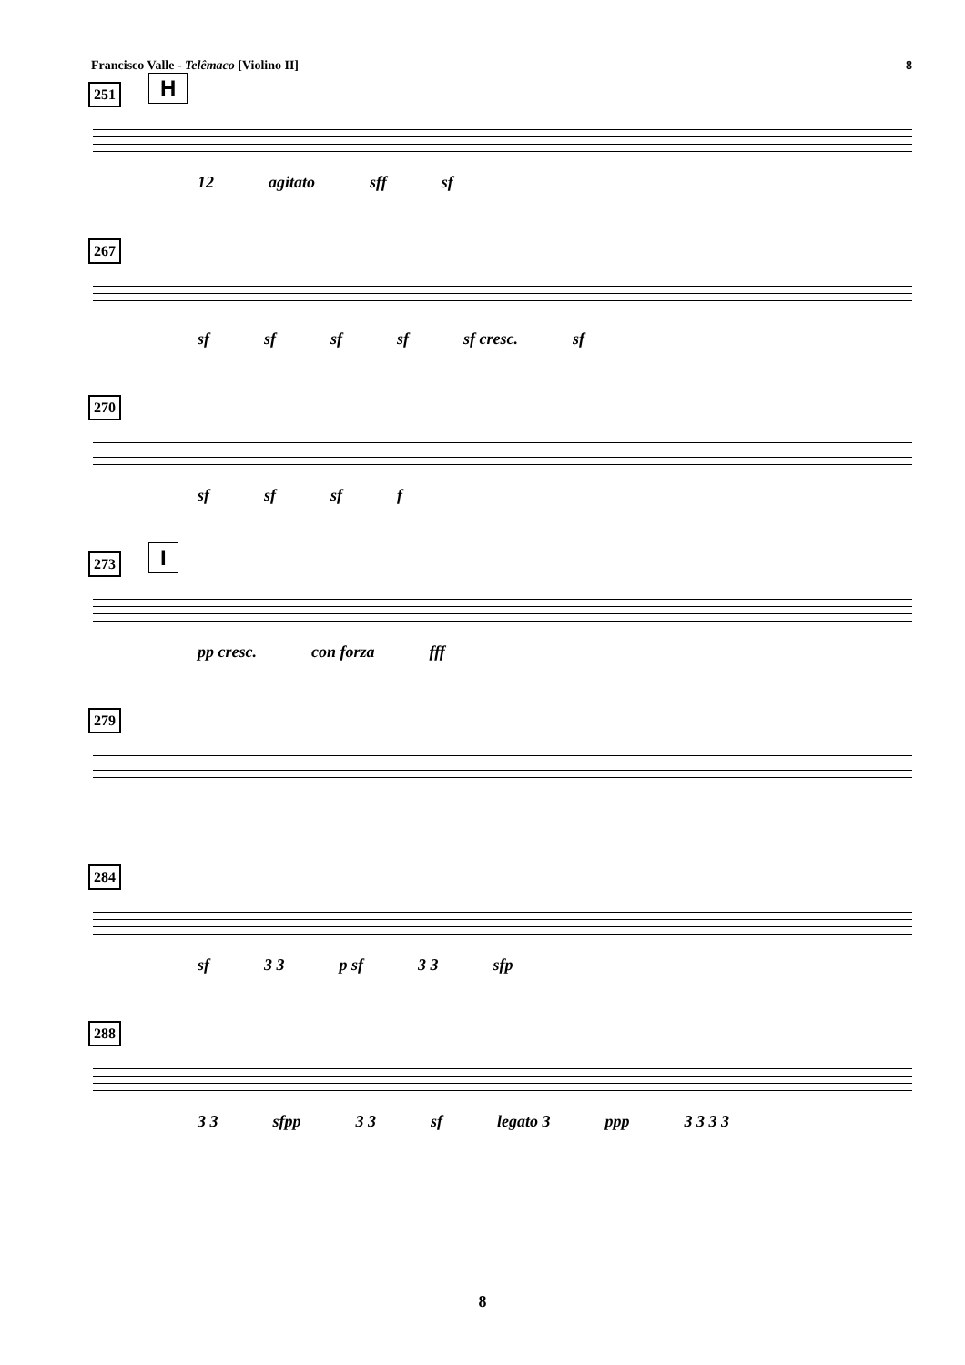Francisco Valle - Telêmaco [Violino II] 8
251 H
12 agitato sff sf
267
sf sf sf sf sf cresc. sf
270
sf sf sf f
273 I
pp cresc. con forza fff
279
284
sf 3 3 p sf 3 3 sfp
288
3 3 sfpp 3 3 sf legato 3 ppp 3 3 3 3
8